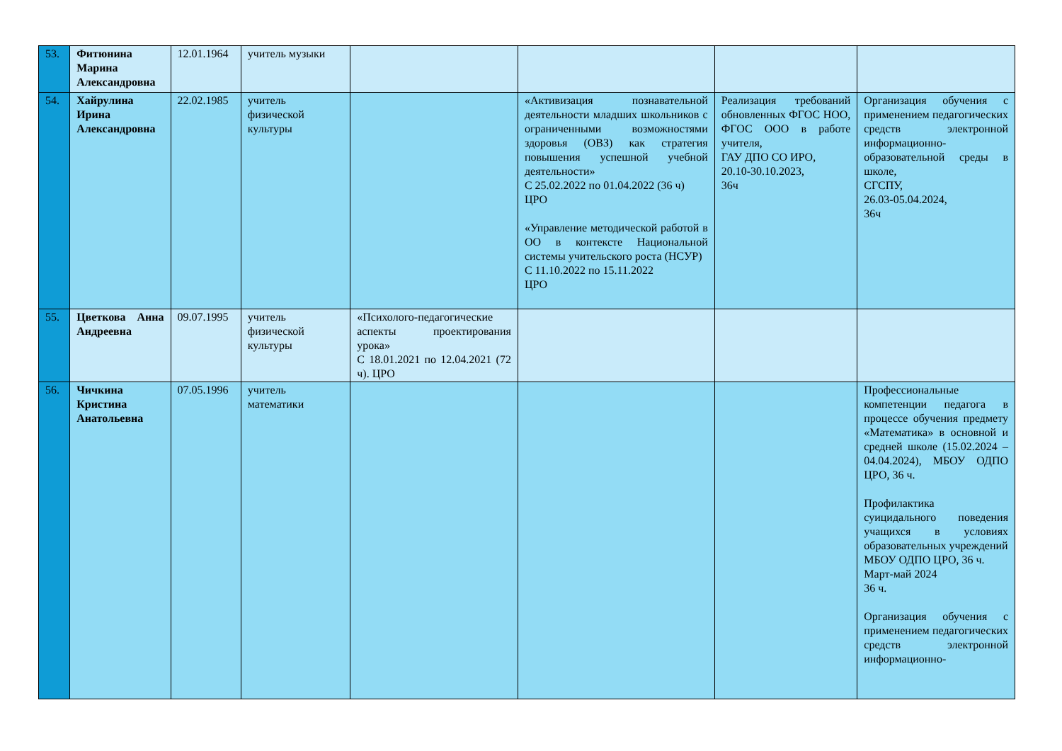| 53. | Фитюнина Марина Александровна | 12.01.1964 | учитель музыки | | | | |
| 54. | Хайрулина Ирина Александровна | 22.02.1985 | учитель физической культуры | | «Активизация познавательной деятельности младших школьников с ограниченными возможностями здоровья (ОВЗ) как стратегия повышения успешной учебной деятельности» С 25.02.2022 по 01.04.2022 (36 ч) ЦРО «Управление методической работой в ОО в контексте Национальной системы учительского роста (НСУР) С 11.10.2022 по 15.11.2022 ЦРО | Реализация требований обновленных ФГОС НОО, ФГОС ООО в работе учителя, ГАУ ДПО СО ИРО, 20.10-30.10.2023, 36ч | Организация обучения с применением педагогических средств электронной информационно-образовательной среды в школе, СГСПУ, 26.03-05.04.2024, 36ч |
| 55. | Цветкова Анна Андреевна | 09.07.1995 | учитель физической культуры | «Психолого-педагогические аспекты проектирования урока» С 18.01.2021 по 12.04.2021 (72 ч). ЦРО | | | |
| 56. | Чичкина Кристина Анатольевна | 07.05.1996 | учитель математики | | | | Профессиональные компетенции педагога в процессе обучения предмету «Математика» в основной и средней школе (15.02.2024 – 04.04.2024), МБОУ ОДПО ЦРО, 36 ч. Профилактика суицидального поведения учащихся в условиях образовательных учреждений МБОУ ОДПО ЦРО, 36 ч. Март-май 2024 36 ч. Организация обучения с применением педагогических средств электронной информационно- |